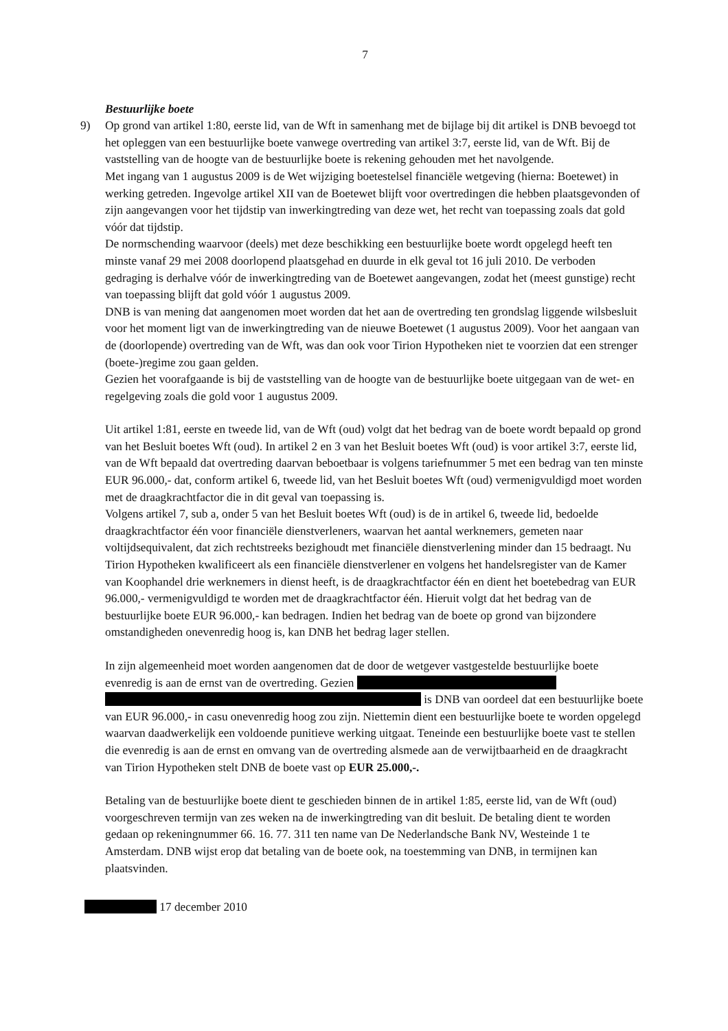7
Bestuurlijke boete
9) Op grond van artikel 1:80, eerste lid, van de Wft in samenhang met de bijlage bij dit artikel is DNB bevoegd tot het opleggen van een bestuurlijke boete vanwege overtreding van artikel 3:7, eerste lid, van de Wft. Bij de vaststelling van de hoogte van de bestuurlijke boete is rekening gehouden met het navolgende.
Met ingang van 1 augustus 2009 is de Wet wijziging boetestelsel financiële wetgeving (hierna: Boetewet) in werking getreden. Ingevolge artikel XII van de Boetewet blijft voor overtredingen die hebben plaatsgevonden of zijn aangevangen voor het tijdstip van inwerkingtreding van deze wet, het recht van toepassing zoals dat gold vóór dat tijdstip.
De normschending waarvoor (deels) met deze beschikking een bestuurlijke boete wordt opgelegd heeft ten minste vanaf 29 mei 2008 doorlopend plaatsgehad en duurde in elk geval tot 16 juli 2010. De verboden gedraging is derhalve vóór de inwerkingtreding van de Boetewet aangevangen, zodat het (meest gunstige) recht van toepassing blijft dat gold vóór 1 augustus 2009.
DNB is van mening dat aangenomen moet worden dat het aan de overtreding ten grondslag liggende wilsbesluit voor het moment ligt van de inwerkingtreding van de nieuwe Boetewet (1 augustus 2009). Voor het aangaan van de (doorlopende) overtreding van de Wft, was dan ook voor Tirion Hypotheken niet te voorzien dat een strenger (boete-)regime zou gaan gelden.
Gezien het voorafgaande is bij de vaststelling van de hoogte van de bestuurlijke boete uitgegaan van de wet- en regelgeving zoals die gold voor 1 augustus 2009.
Uit artikel 1:81, eerste en tweede lid, van de Wft (oud) volgt dat het bedrag van de boete wordt bepaald op grond van het Besluit boetes Wft (oud). In artikel 2 en 3 van het Besluit boetes Wft (oud) is voor artikel 3:7, eerste lid, van de Wft bepaald dat overtreding daarvan beboetbaar is volgens tariefnummer 5 met een bedrag van ten minste EUR 96.000,- dat, conform artikel 6, tweede lid, van het Besluit boetes Wft (oud) vermenigvuldigd moet worden met de draagkrachtfactor die in dit geval van toepassing is.
Volgens artikel 7, sub a, onder 5 van het Besluit boetes Wft (oud) is de in artikel 6, tweede lid, bedoelde draagkrachtfactor één voor financiële dienstverleners, waarvan het aantal werknemers, gemeten naar voltijdsequivalent, dat zich rechtstreeks bezighoudt met financiële dienstverlening minder dan 15 bedraagt. Nu Tirion Hypotheken kwalificeert als een financiële dienstverlener en volgens het handelsregister van de Kamer van Koophandel drie werknemers in dienst heeft, is de draagkrachtfactor één en dient het boetebedrag van EUR 96.000,- vermenigvuldigd te worden met de draagkrachtfactor één. Hieruit volgt dat het bedrag van de bestuurlijke boete EUR 96.000,- kan bedragen. Indien het bedrag van de boete op grond van bijzondere omstandigheden onevenredig hoog is, kan DNB het bedrag lager stellen.
In zijn algemeenheid moet worden aangenomen dat de door de wetgever vastgestelde bestuurlijke boete evenredig is aan de ernst van de overtreding. Gezien is DNB van oordeel dat een bestuurlijke boete van EUR 96.000,- in casu onevenredig hoog zou zijn. Niettemin dient een bestuurlijke boete te worden opgelegd waarvan daadwerkelijk een voldoende punitieve werking uitgaat. Teneinde een bestuurlijke boete vast te stellen die evenredig is aan de ernst en omvang van de overtreding alsmede aan de verwijtbaarheid en de draagkracht van Tirion Hypotheken stelt DNB de boete vast op EUR 25.000,-.
Betaling van de bestuurlijke boete dient te geschieden binnen de in artikel 1:85, eerste lid, van de Wft (oud) voorgeschreven termijn van zes weken na de inwerkingtreding van dit besluit. De betaling dient te worden gedaan op rekeningnummer 66. 16. 77. 311 ten name van De Nederlandsche Bank NV, Westeinde 1 te Amsterdam. DNB wijst erop dat betaling van de boete ook, na toestemming van DNB, in termijnen kan plaatsvinden.
17 december 2010